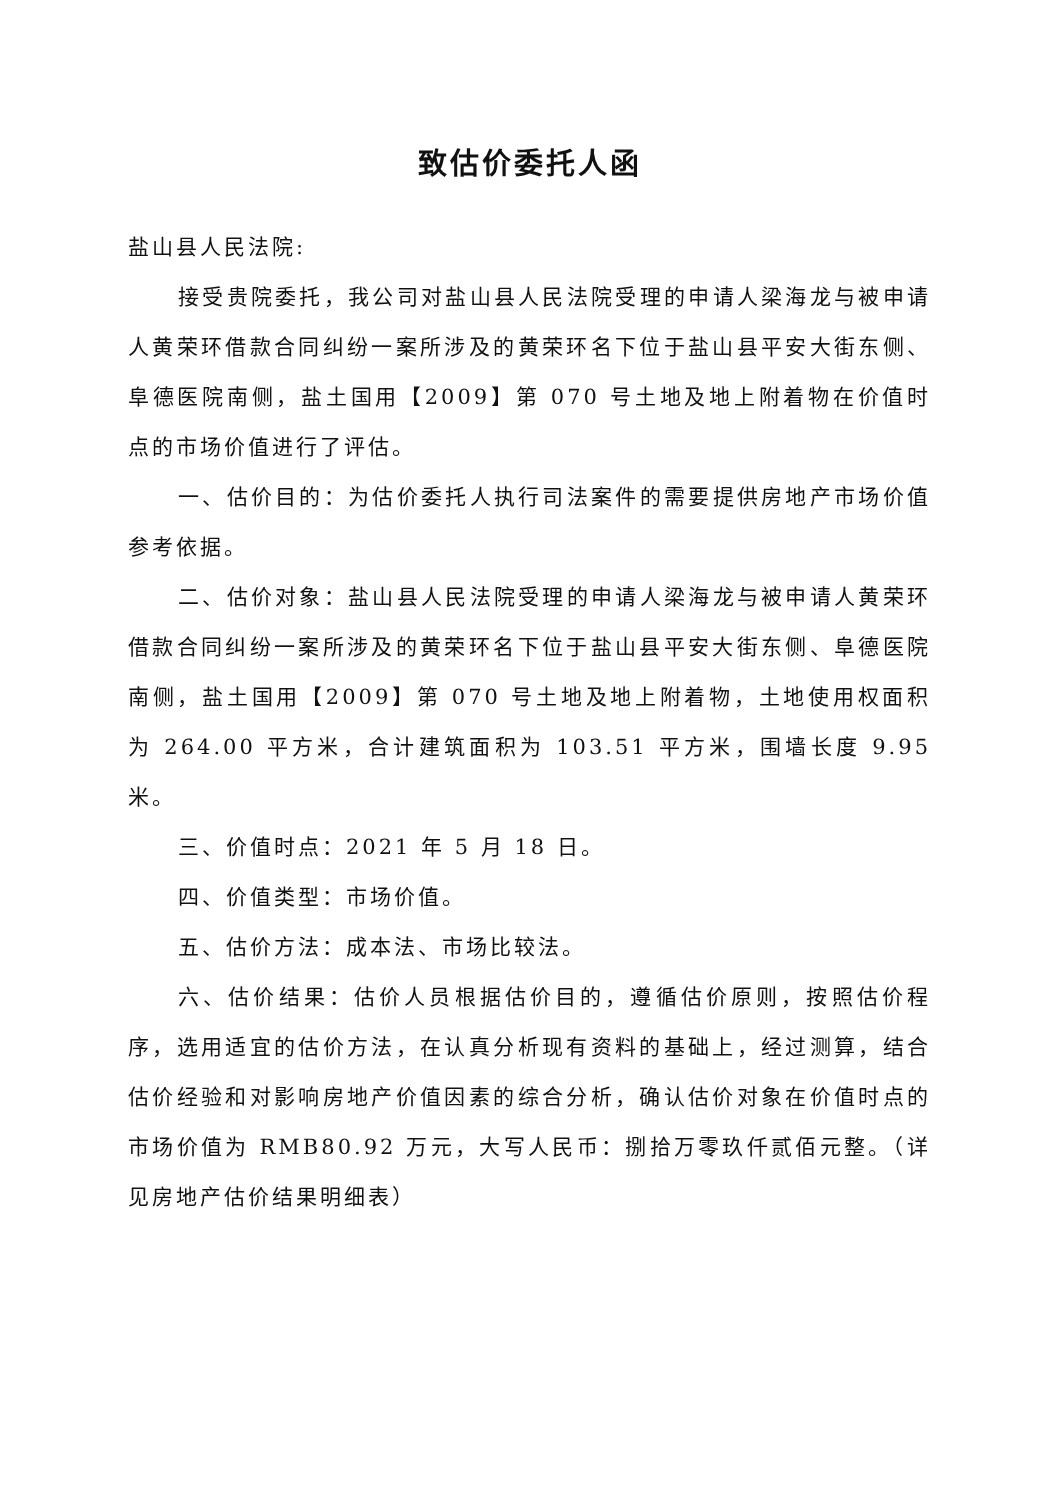致估价委托人函
盐山县人民法院:
接受贵院委托，我公司对盐山县人民法院受理的申请人梁海龙与被申请人黄荣环借款合同纠纷一案所涉及的黄荣环名下位于盐山县平安大街东侧、阜德医院南侧，盐土国用【2009】第 070 号土地及地上附着物在价值时点的市场价值进行了评估。
一、估价目的：为估价委托人执行司法案件的需要提供房地产市场价值参考依据。
二、估价对象：盐山县人民法院受理的申请人梁海龙与被申请人黄荣环借款合同纠纷一案所涉及的黄荣环名下位于盐山县平安大街东侧、阜德医院南侧，盐土国用【2009】第 070 号土地及地上附着物，土地使用权面积为 264.00 平方米，合计建筑面积为 103.51 平方米，围墙长度 9.95 米。
三、价值时点：2021 年 5 月 18 日。
四、价值类型：市场价值。
五、估价方法：成本法、市场比较法。
六、估价结果：估价人员根据估价目的，遵循估价原则，按照估价程序，选用适宜的估价方法，在认真分析现有资料的基础上，经过测算，结合估价经验和对影响房地产价值因素的综合分析，确认估价对象在价值时点的市场价值为 RMB80.92 万元，大写人民币：捌拾万零玖仟贰佰元整。（详见房地产估价结果明细表）